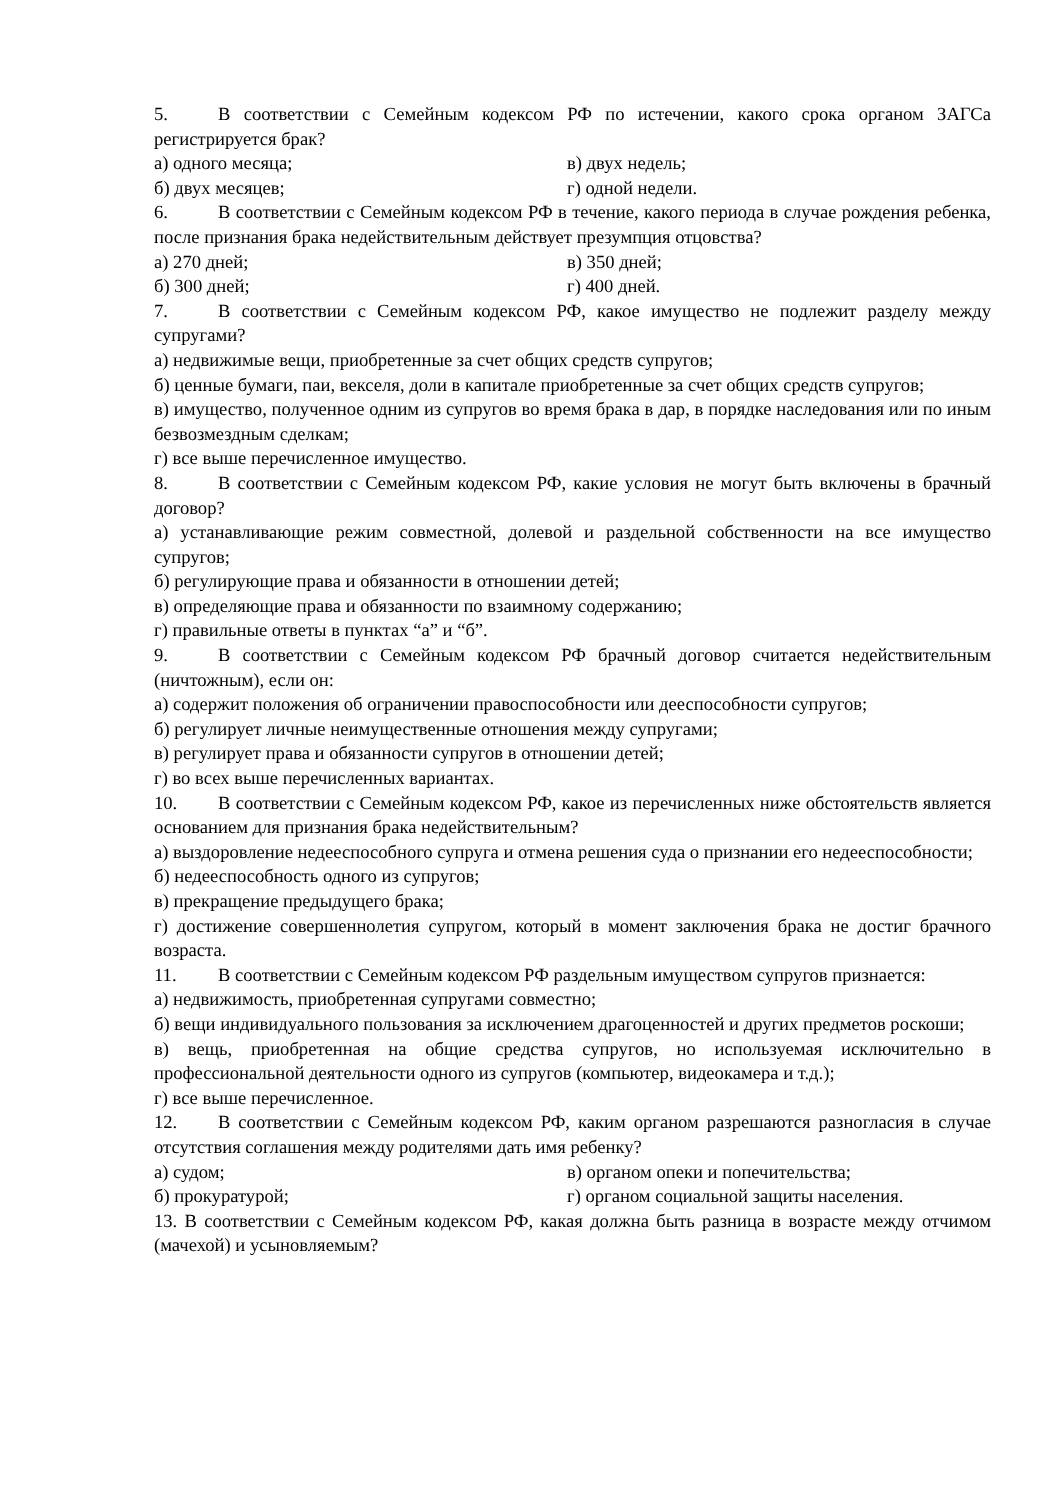5. В соответствии с Семейным кодексом РФ по истечении, какого срока органом ЗАГСа регистрируется брак?
а) одного месяца; в) двух недель;
б) двух месяцев; г) одной недели.
6. В соответствии с Семейным кодексом РФ в течение, какого периода в случае рождения ребенка, после признания брака недействительным действует презумпция отцовства?
а) 270 дней; в) 350 дней;
б) 300 дней; г) 400 дней.
7. В соответствии с Семейным кодексом РФ, какое имущество не подлежит разделу между супругами?
а) недвижимые вещи, приобретенные за счет общих средств супругов;
б) ценные бумаги, паи, векселя, доли в капитале приобретенные за счет общих средств супругов;
в) имущество, полученное одним из супругов во время брака в дар, в порядке наследования или по иным безвозмездным сделкам;
г) все выше перечисленное имущество.
8. В соответствии с Семейным кодексом РФ, какие условия не могут быть включены в брачный договор?
а) устанавливающие режим совместной, долевой и раздельной собственности на все имущество супругов;
б) регулирующие права и обязанности в отношении детей;
в) определяющие права и обязанности по взаимному содержанию;
г) правильные ответы в пунктах “а” и “б”.
9. В соответствии с Семейным кодексом РФ брачный договор считается недействительным (ничтожным), если он:
а) содержит положения об ограничении правоспособности или дееспособности супругов;
б) регулирует личные неимущественные отношения между супругами;
в) регулирует права и обязанности супругов в отношении детей;
г) во всех выше перечисленных вариантах.
10. В соответствии с Семейным кодексом РФ, какое из перечисленных ниже обстоятельств является основанием для признания брака недействительным?
а) выздоровление недееспособного супруга и отмена решения суда о признании его недееспособности;
б) недееспособность одного из супругов;
в) прекращение предыдущего брака;
г) достижение совершеннолетия супругом, который в момент заключения брака не достиг брачного возраста.
11. В соответствии с Семейным кодексом РФ раздельным имуществом супругов признается:
а) недвижимость, приобретенная супругами совместно;
б) вещи индивидуального пользования за исключением драгоценностей и других предметов роскоши;
в) вещь, приобретенная на общие средства супругов, но используемая исключительно в профессиональной деятельности одного из супругов (компьютер, видеокамера и т.д.);
г) все выше перечисленное.
12. В соответствии с Семейным кодексом РФ, каким органом разрешаются разногласия в случае отсутствия соглашения между родителями дать имя ребенку?
а) судом; в) органом опеки и попечительства;
б) прокуратурой; г) органом социальной защиты населения.
13. В соответствии с Семейным кодексом РФ, какая должна быть разница в возрасте между отчимом (мачехой) и усыновляемым?